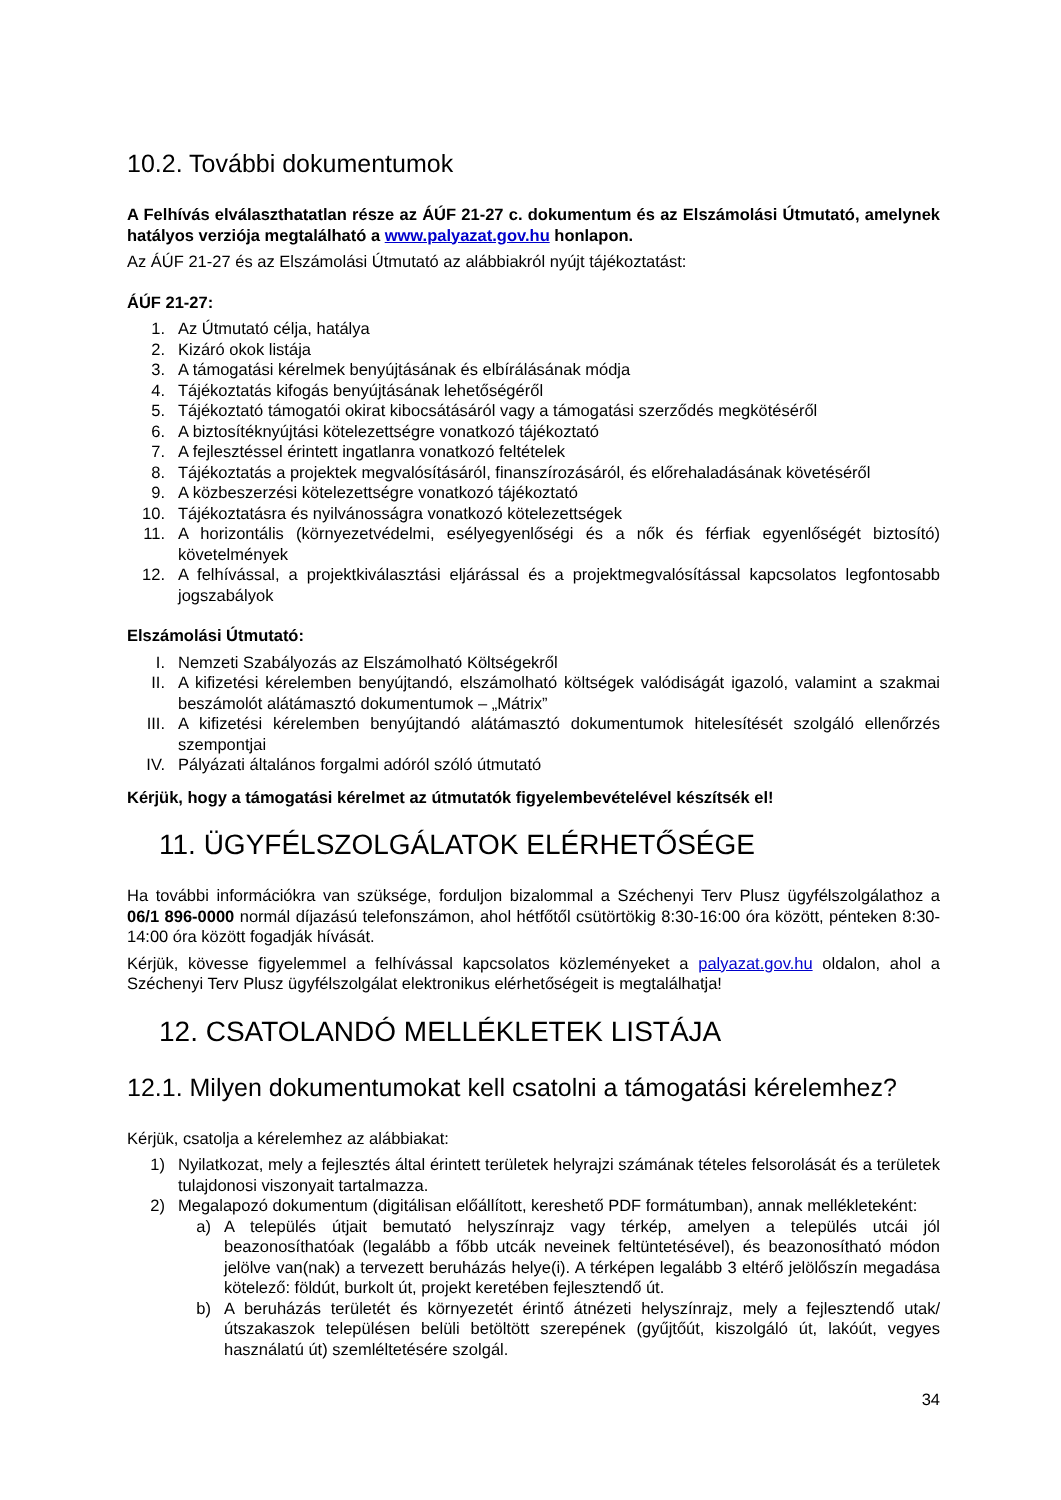10.2. További dokumentumok
A Felhívás elválaszthatatlan része az ÁÚF 21-27 c. dokumentum és az Elszámolási Útmutató, amelynek hatályos verziója megtalálható a www.palyazat.gov.hu honlapon.
Az ÁÚF 21-27 és az Elszámolási Útmutató az alábbiakról nyújt tájékoztatást:
ÁÚF 21-27:
1. Az Útmutató célja, hatálya
2. Kizáró okok listája
3. A támogatási kérelmek benyújtásának és elbírálásának módja
4. Tájékoztatás kifogás benyújtásának lehetőségéről
5. Tájékoztató támogatói okirat kibocsátásáról vagy a támogatási szerződés megkötéséről
6. A biztosítéknyújtási kötelezettségre vonatkozó tájékoztató
7. A fejlesztéssel érintett ingatlanra vonatkozó feltételek
8. Tájékoztatás a projektek megvalósításáról, finanszírozásáról, és előrehaladásának követéséről
9. A közbeszerzési kötelezettségre vonatkozó tájékoztató
10. Tájékoztatásra és nyilvánosságra vonatkozó kötelezettségek
11. A horizontális (környezetvédelmi, esélyegyenlőségi és a nők és férfiak egyenlőségét biztosító) követelmények
12. A felhívással, a projektkiválasztási eljárással és a projektmegvalósítással kapcsolatos legfontosabb jogszabályok
Elszámolási Útmutató:
I. Nemzeti Szabályozás az Elszámolható Költségekről
II. A kifizetési kérelemben benyújtandó, elszámolható költségek valódiságát igazoló, valamint a szakmai beszámolót alátámasztó dokumentumok – „Mátrix”
III. A kifizetési kérelemben benyújtandó alátámasztó dokumentumok hitelesítését szolgáló ellenőrzés szempontjai
IV. Pályázati általános forgalmi adóról szóló útmutató
Kérjük, hogy a támogatási kérelmet az útmutatók figyelembevételével készítsék el!
11. ÜGYFÉLSZOLGÁLATOK ELÉRHETŐSÉGE
Ha további információkra van szüksége, forduljon bizalommal a Széchenyi Terv Plusz ügyfélszolgálathoz a 06/1 896-0000 normál díjazású telefonszámon, ahol hétfőtől csütörtökig 8:30-16:00 óra között, pénteken 8:30-14:00 óra között fogadják hívását.
Kérjük, kövesse figyelemmel a felhívással kapcsolatos közleményeket a palyazat.gov.hu oldalon, ahol a Széchenyi Terv Plusz ügyfélszolgálat elektronikus elérhetőségeit is megtalálhatja!
12. CSATOLANDÓ MELLÉKLETEK LISTÁJA
12.1. Milyen dokumentumokat kell csatolni a támogatási kérelemhez?
Kérjük, csatolja a kérelemhez az alábbiakat:
1) Nyilatkozat, mely a fejlesztés által érintett területek helyrajzi számának tételes felsorolását és a területek tulajdonosi viszonyait tartalmazza.
2) Megalapozó dokumentum (digitálisan előállított, kereshető PDF formátumban), annak mellékleteként:
a) A település útjait bemutató helyszínrajz vagy térkép, amelyen a település utcái jól beazonosíthatóak (legalább a főbb utcák neveinek feltüntetésével), és beazonosítható módon jelölve van(nak) a tervezett beruházás helye(i). A térképen legalább 3 eltérő jelölőszín megadása kötelező: földút, burkolt út, projekt keretében fejlesztendő út.
b) A beruházás területét és környezetét érintő átnézeti helyszínrajz, mely a fejlesztendő utak/útszakaszok településen belüli betöltött szerepének (gyűjtőút, kiszolgáló út, lakóút, vegyes használatú út) szemléltetésére szolgál.
34